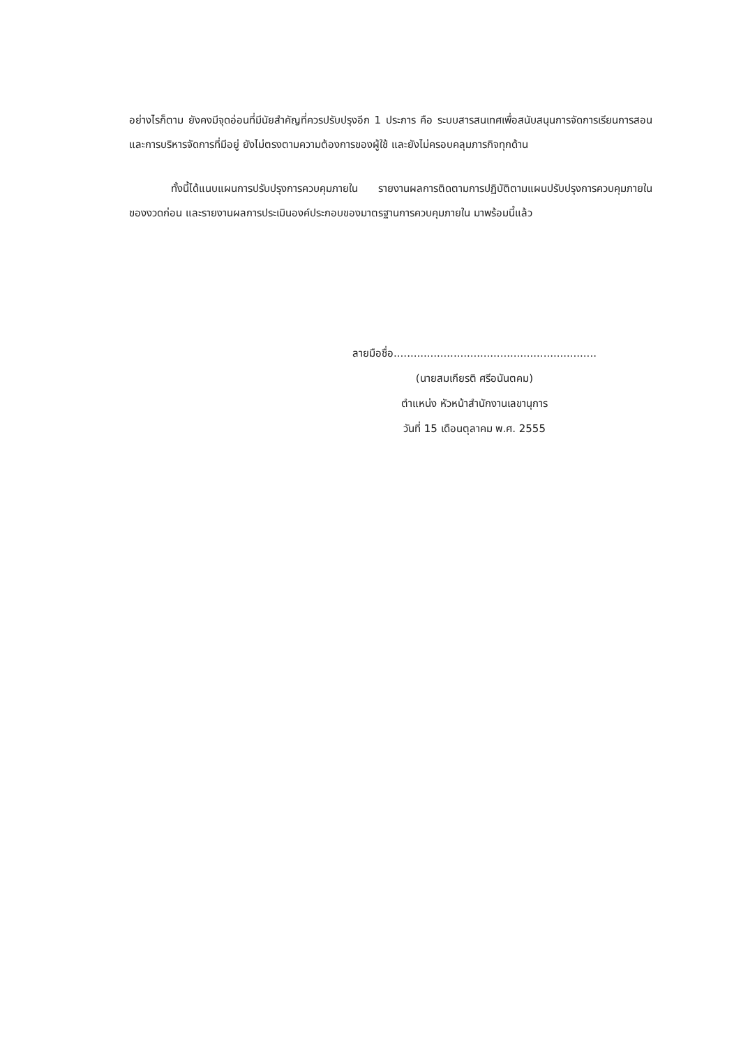อย่างไรก็ตาม ยังคงมีจุดอ่อนที่มีนัยสำคัญที่ควรปรับปรุงอีก 1 ประการ คือ ระบบสารสนเทศเพื่อสนับสนุนการจัดการเรียนการสอน และการบริหารจัดการที่มีอยู่ ยังไม่ตรงตามความต้องการของผู้ใช้ และยังไม่ครอบคลุมภารกิจทุกด้าน
ทั้งนี้ได้แนบแผนการปรับปรุงการควบคุมภายใน รายงานผลการติดตามการปฏิบัติตามแผนปรับปรุงการควบคุมภายในของงวดก่อน และรายงานผลการประเมินองค์ประกอบของมาตรฐานการควบคุมภายใน มาพร้อมนี้แล้ว
ลายมือชื่อ.............................................................
(นายสมเกียรติ ศรีอนันตคม)
ตำแหน่ง หัวหน้าสำนักงานเลขานุการ
วันที่ 15 เดือนตุลาคม พ.ศ. 2555